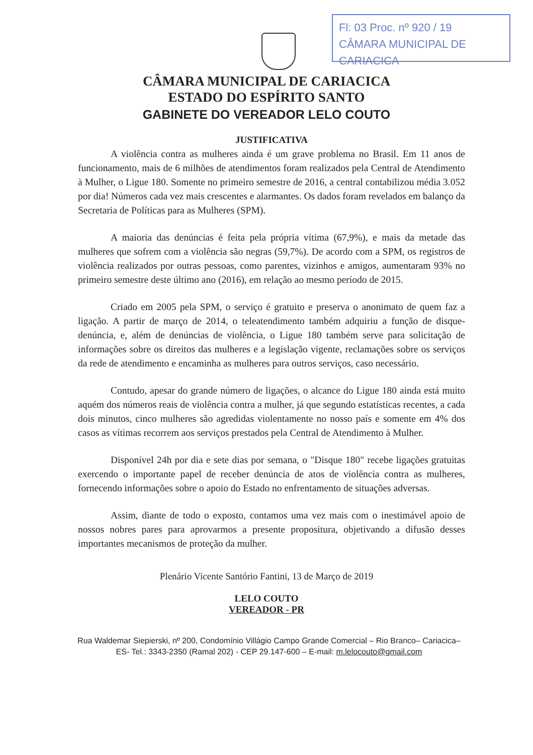Fl: 03 Proc. nº 920 / 19
CÂMARA MUNICIPAL DE CARIACICA
CÂMARA MUNICIPAL DE CARIACICA
ESTADO DO ESPÍRITO SANTO
GABINETE DO VEREADOR LELO COUTO
JUSTIFICATIVA
A violência contra as mulheres ainda é um grave problema no Brasil. Em 11 anos de funcionamento, mais de 6 milhões de atendimentos foram realizados pela Central de Atendimento à Mulher, o Ligue 180. Somente no primeiro semestre de 2016, a central contabilizou média 3.052 por dia! Números cada vez mais crescentes e alarmantes. Os dados foram revelados em balanço da Secretaria de Políticas para as Mulheres (SPM).
A maioria das denúncias é feita pela própria vítima (67,9%), e mais da metade das mulheres que sofrem com a violência são negras (59,7%). De acordo com a SPM, os registros de violência realizados por outras pessoas, como parentes, vizinhos e amigos, aumentaram 93% no primeiro semestre deste último ano (2016), em relação ao mesmo período de 2015.
Criado em 2005 pela SPM, o serviço é gratuito e preserva o anonimato de quem faz a ligação. A partir de março de 2014, o teleatendimento também adquiriu a função de disque-denúncia, e, além de denúncias de violência, o Ligue 180 também serve para solicitação de informações sobre os direitos das mulheres e a legislação vigente, reclamações sobre os serviços da rede de atendimento e encaminha as mulheres para outros serviços, caso necessário.
Contudo, apesar do grande número de ligações, o alcance do Ligue 180 ainda está muito aquém dos números reais de violência contra a mulher, já que segundo estatísticas recentes, a cada dois minutos, cinco mulheres são agredidas violentamente no nosso país e somente em 4% dos casos as vítimas recorrem aos serviços prestados pela Central de Atendimento à Mulher.
Disponível 24h por dia e sete dias por semana, o "Disque 180" recebe ligações gratuitas exercendo o importante papel de receber denúncia de atos de violência contra as mulheres, fornecendo informações sobre o apoio do Estado no enfrentamento de situações adversas.
Assim, diante de todo o exposto, contamos uma vez mais com o inestimável apoio de nossos nobres pares para aprovarmos a presente propositura, objetivando a difusão desses importantes mecanismos de proteção da mulher.
Plenário Vicente Santório Fantini, 13 de Março de 2019
LELO COUTO
VEREADOR - PR
Rua Waldemar Siepierski, nº 200, Condomínio Villágio Campo Grande Comercial – Rio Branco– Cariacica– ES- Tel.: 3343-2350 (Ramal 202) - CEP 29.147-600 – E-mail: m.lelocouto@gmail.com